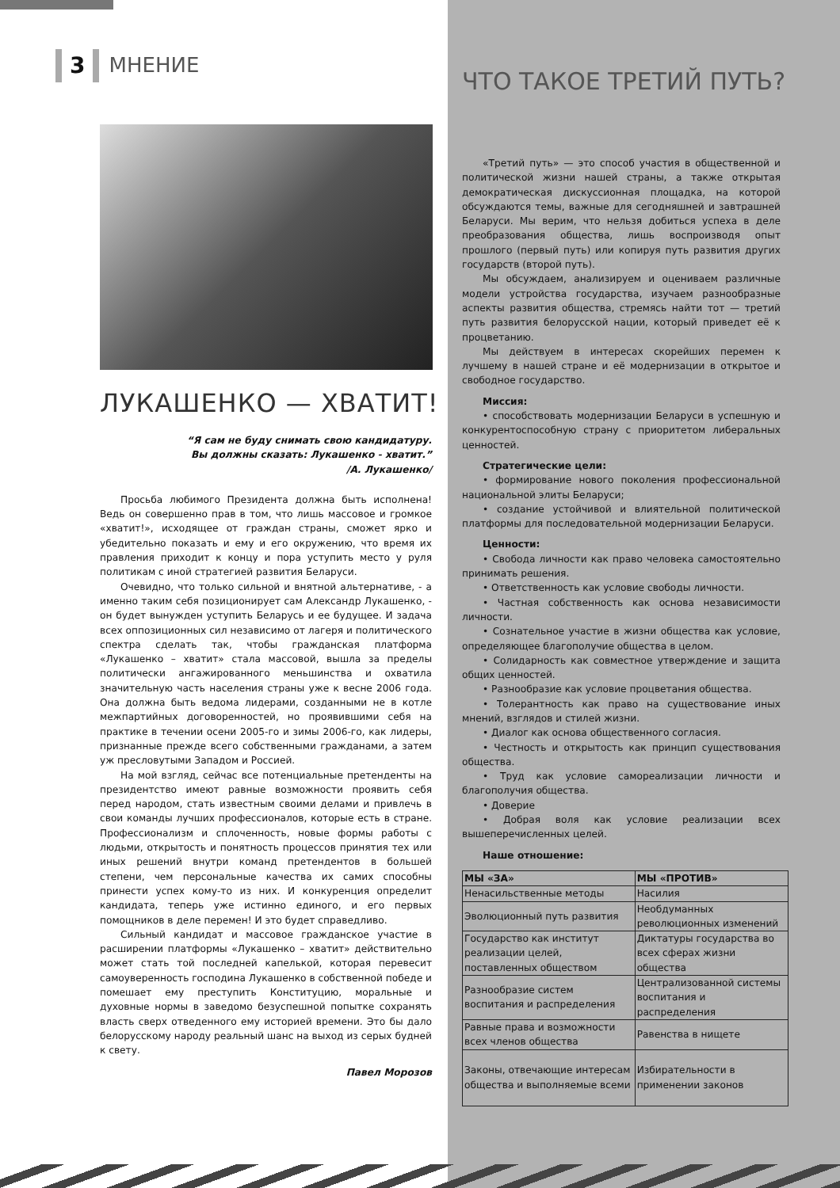3 МНЕНИЕ
ЛУКАШЕНКО — ХВАТИТ!
“Я сам не буду снимать свою кандидатуру.
Вы должны сказать: Лукашенко - хватит.”
/А. Лукашенко/
Просьба любимого Президента должна быть исполнена! Ведь он совершенно прав в том, что лишь массовое и громкое «хватит!», исходящее от граждан страны, сможет ярко и убедительно показать и ему и его окружению, что время их правления приходит к концу и пора уступить место у руля политикам с иной стратегией развития Беларуси.
Очевидно, что только сильной и внятной альтернативе, - а именно таким себя позиционирует сам Александр Лукашенко, - он будет вынужден уступить Беларусь и ее будущее. И задача всех оппозиционных сил независимо от лагеря и политического спектра сделать так, чтобы гражданская платформа «Лукашенко – хватит» стала массовой, вышла за пределы политически ангажированного меньшинства и охватила значительную часть населения страны уже к весне 2006 года. Она должна быть ведома лидерами, созданными не в котле межпартийных договоренностей, но проявившими себя на практике в течении осени 2005-го и зимы 2006-го, как лидеры, признанные прежде всего собственными гражданами, а затем уж пресловутыми Западом и Россией.
На мой взгляд, сейчас все потенциальные претенденты на президентство имеют равные возможности проявить себя перед народом, стать известным своими делами и привлечь в свои команды лучших профессионалов, которые есть в стране. Профессионализм и сплоченность, новые формы работы с людьми, открытость и понятность процессов принятия тех или иных решений внутри команд претендентов в большей степени, чем персональные качества их самих способны принести успех кому-то из них. И конкуренция определит кандидата, теперь уже истинно единого, и его первых помощников в деле перемен! И это будет справедливо.
Сильный кандидат и массовое гражданское участие в расширении платформы «Лукашенко – хватит» действительно может стать той последней капелькой, которая перевесит самоуверенность господина Лукашенко в собственной победе и помешает ему преступить Конституцию, моральные и духовные нормы в заведомо безуспешной попытке сохранять власть сверх отведенного ему историей времени. Это бы дало белорусскому народу реальный шанс на выход из серых будней к свету.
Павел Морозов
ЧТО ТАКОЕ ТРЕТИЙ ПУТЬ?
«Третий путь» — это способ участия в общественной и политической жизни нашей страны, а также открытая демократическая дискуссионная площадка, на которой обсуждаются темы, важные для сегодняшней и завтрашней Беларуси. Мы верим, что нельзя добиться успеха в деле преобразования общества, лишь воспроизводя опыт прошлого (первый путь) или копируя путь развития других государств (второй путь).
Мы обсуждаем, анализируем и оцениваем различные модели устройства государства, изучаем разнообразные аспекты развития общества, стремясь найти тот — третий путь развития белорусской нации, который приведет её к процветанию.
Мы действуем в интересах скорейших перемен к лучшему в нашей стране и её модернизации в открытое и свободное государство.
Миссия:
• способствовать модернизации Беларуси в успешную и конкурентоспособную страну с приоритетом либеральных ценностей.
Стратегические цели:
• формирование нового поколения профессиональной национальной элиты Беларуси;
• создание устойчивой и влиятельной политической платформы для последовательной модернизации Беларуси.
Ценности:
• Свобода личности как право человека самостоятельно принимать решения.
• Ответственность как условие свободы личности.
• Частная собственность как основа независимости личности.
• Сознательное участие в жизни общества как условие, определяющее благополучие общества в целом.
• Солидарность как совместное утверждение и защита общих ценностей.
• Разнообразие как условие процветания общества.
• Толерантность как право на существование иных мнений, взглядов и стилей жизни.
• Диалог как основа общественного согласия.
• Честность и открытость как принцип существования общества.
• Труд как условие самореализации личности и благополучия общества.
• Доверие
• Добрая воля как условие реализации всех вышеперечисленных целей.
Наше отношение:
| МЫ «ЗА» | МЫ «ПРОТИВ» |
| --- | --- |
| Ненасильственные методы | Насилия |
| Эволюционный путь развития | Необдуманных революционных изменений |
| Государство как институт реализации целей, поставленных обществом | Диктатуры государства во всех сферах жизни общества |
| Разнообразие систем воспитания и распределения | Централизованной системы воспитания и распределения |
| Равные права и возможности всех членов общества | Равенства в нищете |
| Законы, отвечающие интересам общества и выполняемые всеми | Избирательности в применении законов |